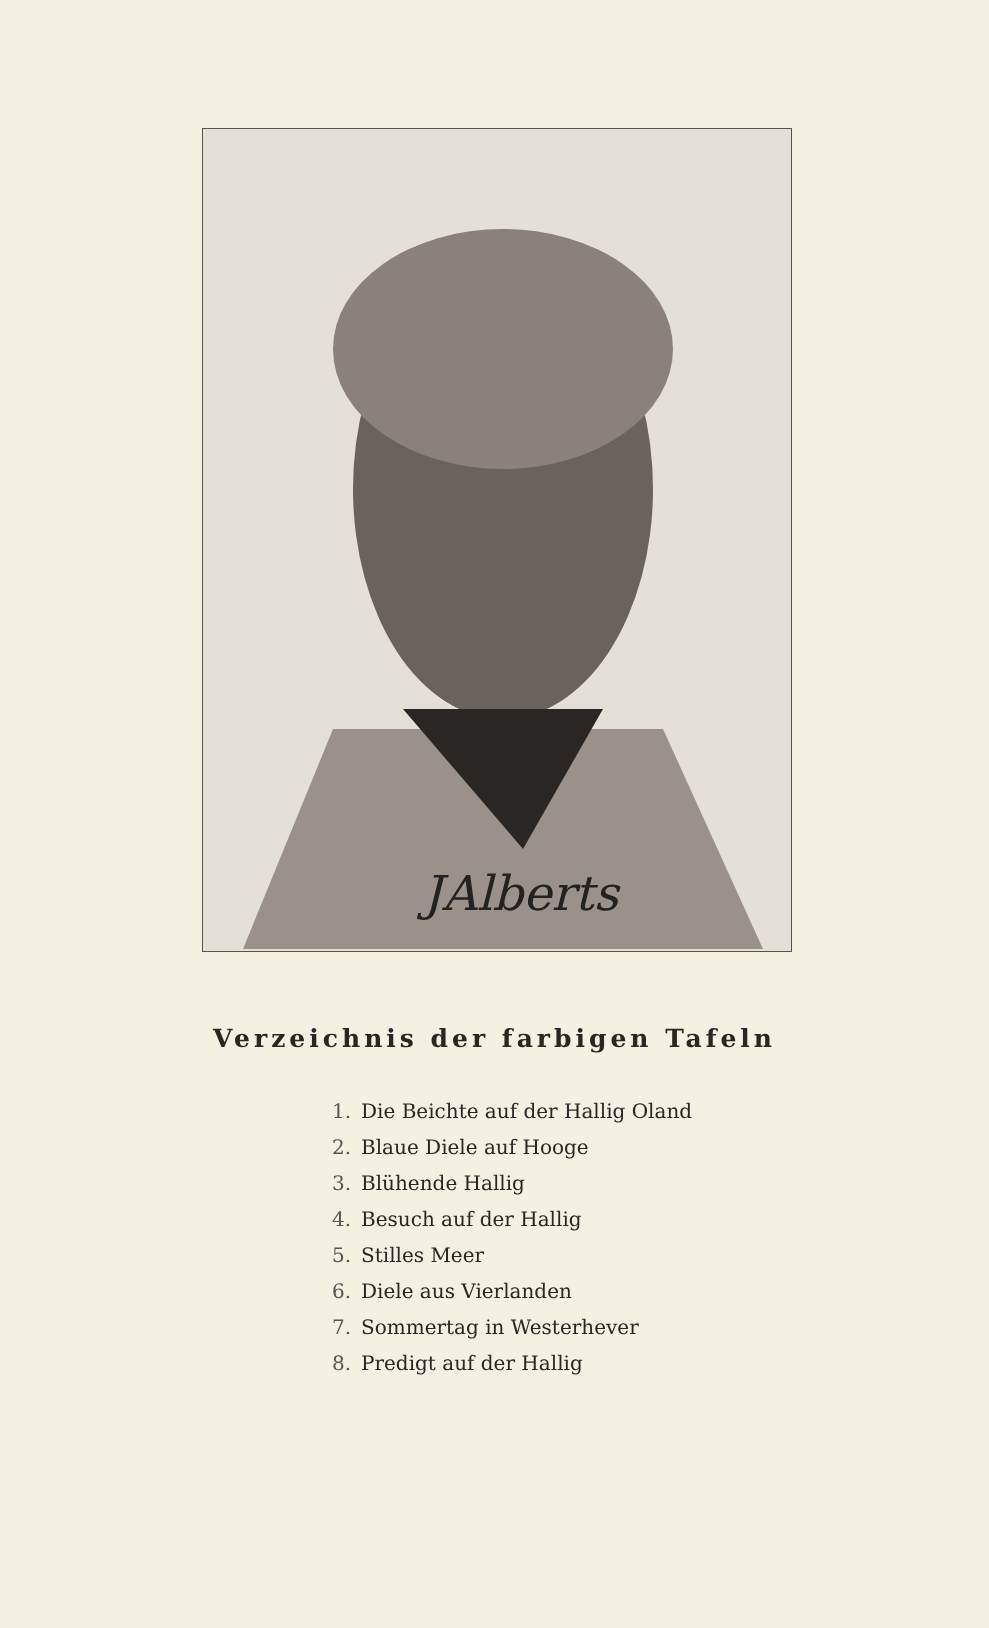JAlberts
Verzeichnis der farbigen Tafeln
1. Die Beichte auf der Hallig Oland
2. Blaue Diele auf Hooge
3. Blühende Hallig
4. Besuch auf der Hallig
5. Stilles Meer
6. Diele aus Vierlanden
7. Sommertag in Westerhever
8. Predigt auf der Hallig